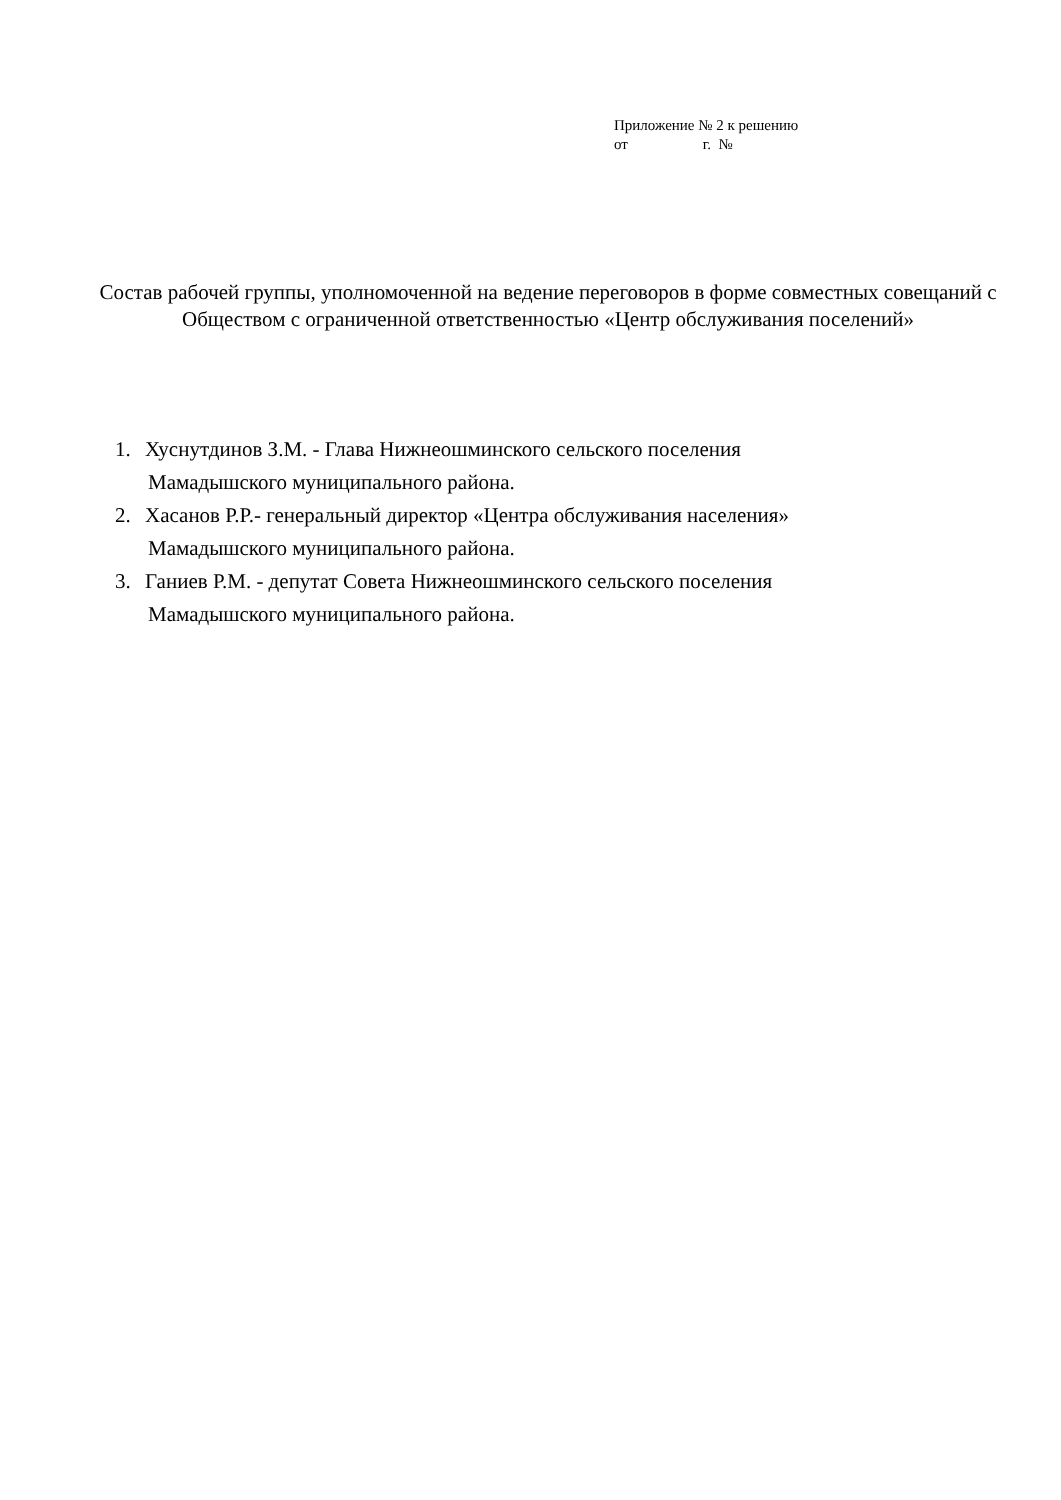Приложение № 2 к решению
от г. №
Состав рабочей группы, уполномоченной на ведение переговоров в форме совместных совещаний с Обществом с ограниченной ответственностью «Центр обслуживания поселений»
1. Хуснутдинов З.М. - Глава Нижнеошминского сельского поселения
Мамадышского муниципального района.
2. Хасанов Р.Р.- генеральный директор «Центра обслуживания населения»
Мамадышского муниципального района.
3. Ганиев Р.М. - депутат Совета Нижнеошминского сельского поселения
Мамадышского муниципального района.